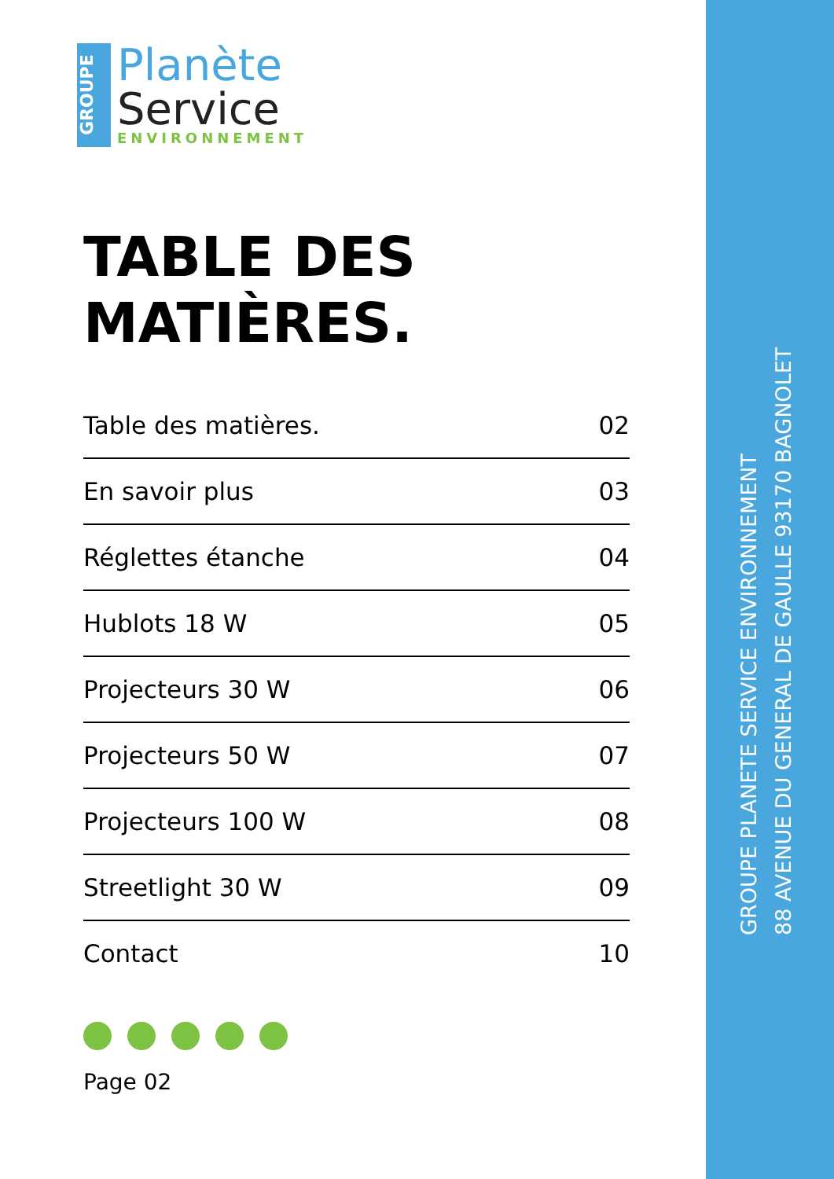GROUPE
Planète
Service
ENVIRONNEMENT
TABLE DES
MATIÈRES.
Table des matières. 02
En savoir plus 03
Réglettes étanche 04
Hublots 18 W 05
Projecteurs 30 W 06
Projecteurs 50 W 07
Projecteurs 100 W 08
Streetlight 30 W 09
Contact 10
Page 02
GROUPE PLANETE SERVICE ENVIRONNEMENT
88 AVENUE DU GENERAL DE GAULLE 93170 BAGNOLET